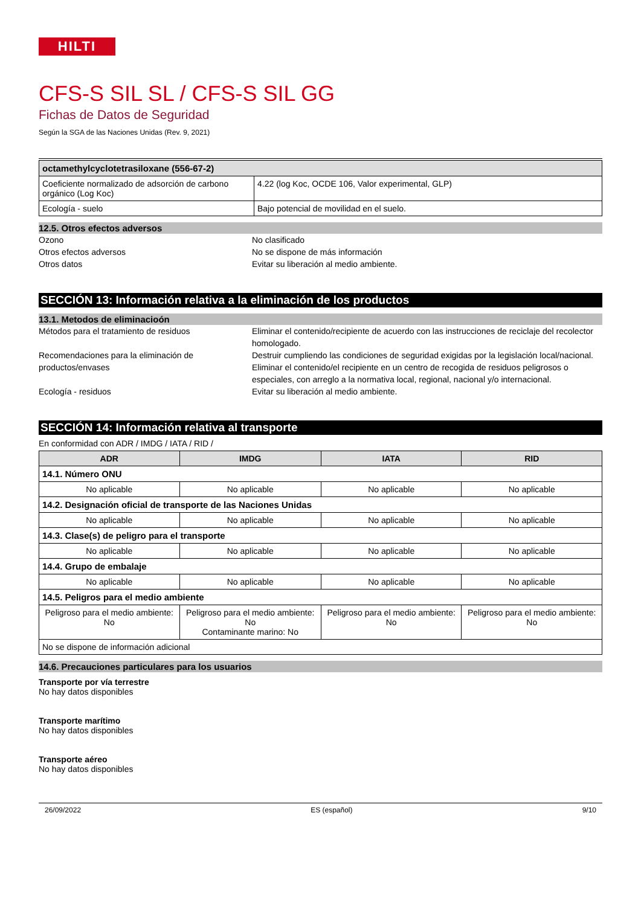HILTI
CFS-S SIL SL / CFS-S SIL GG
Fichas de Datos de Seguridad
Según la SGA de las Naciones Unidas (Rev. 9, 2021)
| octamethylcyclotetrasiloxane (556-67-2) | |
| Coeficiente normalizado de adsorción de carbono orgánico (Log Koc) | 4.22 (log Koc, OCDE 106, Valor experimental, GLP) |
| Ecología - suelo | Bajo potencial de movilidad en el suelo. |
12.5. Otros efectos adversos
Ozono No clasificado
Otros efectos adversos No se dispone de más información
Otros datos Evitar su liberación al medio ambiente.
SECCIÓN 13: Información relativa a la eliminación de los productos
13.1. Metodos de eliminacioón
Métodos para el tratamiento de residuos Eliminar el contenido/recipiente de acuerdo con las instrucciones de reciclaje del recolector homologado.
Recomendaciones para la eliminación de productos/envases
Destruir cumpliendo las condiciones de seguridad exigidas por la legislación local/nacional. Eliminar el contenido/el recipiente en un centro de recogida de residuos peligrosos o especiales, con arreglo a la normativa local, regional, nacional y/o internacional.
Ecología - residuos Evitar su liberación al medio ambiente.
SECCIÓN 14: Información relativa al transporte
En conformidad con ADR / IMDG / IATA / RID /
| ADR | IMDG | IATA | RID |
| --- | --- | --- | --- |
| 14.1. Número ONU | | | |
| No aplicable | No aplicable | No aplicable | No aplicable |
| 14.2. Designación oficial de transporte de las Naciones Unidas | | | |
| No aplicable | No aplicable | No aplicable | No aplicable |
| 14.3. Clase(s) de peligro para el transporte | | | |
| No aplicable | No aplicable | No aplicable | No aplicable |
| 14.4. Grupo de embalaje | | | |
| No aplicable | No aplicable | No aplicable | No aplicable |
| 14.5. Peligros para el medio ambiente | | | |
| Peligroso para el medio ambiente: No | Peligroso para el medio ambiente: No Contaminante marino: No | Peligroso para el medio ambiente: No | Peligroso para el medio ambiente: No |
| No se dispone de información adicional | | | |
14.6. Precauciones particulares para los usuarios
Transporte por vía terrestre
No hay datos disponibles
Transporte marítimo
No hay datos disponibles
Transporte aéreo
No hay datos disponibles
26/09/2022 ES (español) 9/10